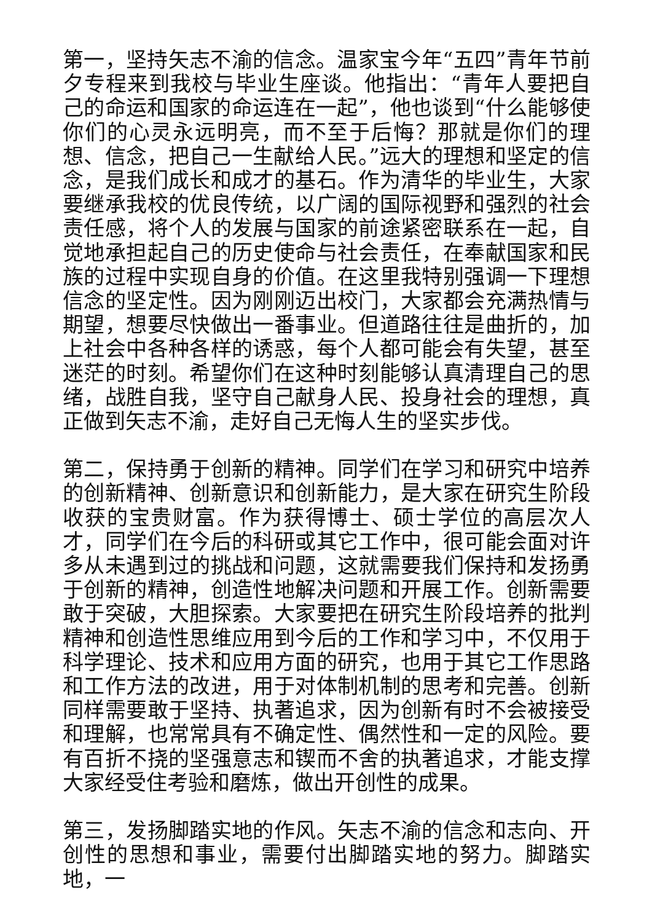第一，坚持矢志不渝的信念。温家宝今年“五四”青年节前夕专程来到我校与毕业生座谈。他指出：“青年人要把自己的命运和国家的命运连在一起”，他也谈到“什么能够使你们的心灵永远明亮，而不至于后悔？那就是你们的理想、信念，把自己一生献给人民。”远大的理想和坚定的信念，是我们成长和成才的基石。作为清华的毕业生，大家要继承我校的优良传统，以广阔的国际视野和强烈的社会责任感，将个人的发展与国家的前途紧密联系在一起，自觉地承担起自己的历史使命与社会责任，在奉献国家和民族的过程中实现自身的价值。在这里我特别强调一下理想信念的坚定性。因为刚刚迈出校门，大家都会充满热情与期望，想要尽快做出一番事业。但道路往往是曲折的，加上社会中各种各样的诱惑，每个人都可能会有失望，甚至迷茫的时刻。希望你们在这种时刻能够认真清理自己的思绪，战胜自我，坚守自己献身人民、投身社会的理想，真正做到矢志不渝，走好自己无悔人生的坚实步伐。
第二，保持勇于创新的精神。同学们在学习和研究中培养的创新精神、创新意识和创新能力，是大家在研究生阶段收获的宝贵财富。作为获得博士、硕士学位的高层次人才，同学们在今后的科研或其它工作中，很可能会面对许多从未遇到过的挑战和问题，这就需要我们保持和发扬勇于创新的精神，创造性地解决问题和开展工作。创新需要敢于突破，大胆探索。大家要把在研究生阶段培养的批判精神和创造性思维应用到今后的工作和学习中，不仅用于科学理论、技术和应用方面的研究，也用于其它工作思路和工作方法的改进，用于对体制机制的思考和完善。创新同样需要敢于坚持、执著追求，因为创新有时不会被接受和理解，也常常具有不确定性、偶然性和一定的风险。要有百折不挠的坚强意志和锲而不舍的执著追求，才能支撑大家经受住考验和磨炼，做出开创性的成果。
第三，发扬脚踏实地的作风。矢志不渝的信念和志向、开创性的思想和事业，需要付出脚踏实地的努力。脚踏实地，一